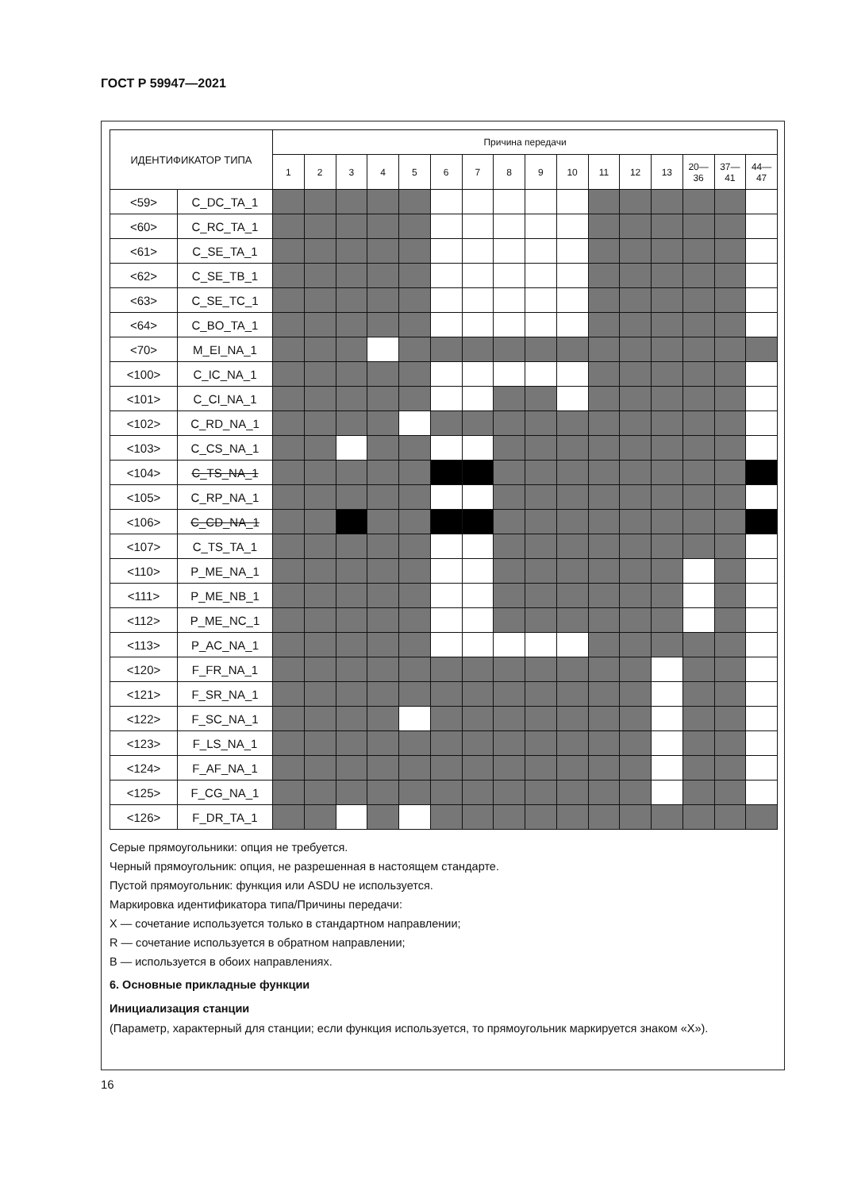ГОСТ Р 59947—2021
| ИДЕНТИФИКАТОР ТИПА | | Причина передачи | | | | | | | | | | | | | | | |
| --- | --- | --- | --- | --- | --- | --- | --- | --- | --- | --- | --- | --- | --- | --- | --- | --- | --- |
| | | 1 | 2 | 3 | 4 | 5 | 6 | 7 | 8 | 9 | 10 | 11 | 12 | 13 | 20— 36 | 37— 41 | 44— 47 |
| <59> | C_DC_TA_1 | | | | | | | | | | | | | | | | |
| <60> | C_RC_TA_1 | | | | | | | | | | | | | | | | |
| <61> | C_SE_TA_1 | | | | | | | | | | | | | | | | |
| <62> | C_SE_TB_1 | | | | | | | | | | | | | | | | |
| <63> | C_SE_TC_1 | | | | | | | | | | | | | | | | |
| <64> | C_BO_TA_1 | | | | | | | | | | | | | | | | |
| <70> | M_EI_NA_1 | | | | | | | | | | | | | | | | |
| <100> | C_IC_NA_1 | | | | | | | | | | | | | | | | |
| <101> | C_CI_NA_1 | | | | | | | | | | | | | | | | |
| <102> | C_RD_NA_1 | | | | | | | | | | | | | | | | |
| <103> | C_CS_NA_1 | | | | | | | | | | | | | | | | |
| <104> | C_TS_NA_1 | | | | | | | | | | | | | | | | |
| <105> | C_RP_NA_1 | | | | | | | | | | | | | | | | |
| <106> | C_CD_NA_1 | | | | | | | | | | | | | | | | |
| <107> | C_TS_TA_1 | | | | | | | | | | | | | | | | |
| <110> | P_ME_NA_1 | | | | | | | | | | | | | | | | |
| <111> | P_ME_NB_1 | | | | | | | | | | | | | | | | |
| <112> | P_ME_NC_1 | | | | | | | | | | | | | | | | |
| <113> | P_AC_NA_1 | | | | | | | | | | | | | | | | |
| <120> | F_FR_NA_1 | | | | | | | | | | | | | | | | |
| <121> | F_SR_NA_1 | | | | | | | | | | | | | | | | |
| <122> | F_SC_NA_1 | | | | | | | | | | | | | | | | |
| <123> | F_LS_NA_1 | | | | | | | | | | | | | | | | |
| <124> | F_AF_NA_1 | | | | | | | | | | | | | | | | |
| <125> | F_CG_NA_1 | | | | | | | | | | | | | | | | |
| <126> | F_DR_TA_1 | | | | | | | | | | | | | | | | |
Серые прямоугольники: опция не требуется.
Черный прямоугольник: опция, не разрешенная в настоящем стандарте.
Пустой прямоугольник: функция или ASDU не используется.
Маркировка идентификатора типа/Причины передачи:
X — сочетание используется только в стандартном направлении;
R — сочетание используется в обратном направлении;
B — используется в обоих направлениях.
6. Основные прикладные функции
Инициализация станции
(Параметр, характерный для станции; если функция используется, то прямоугольник маркируется знаком «X»).
16